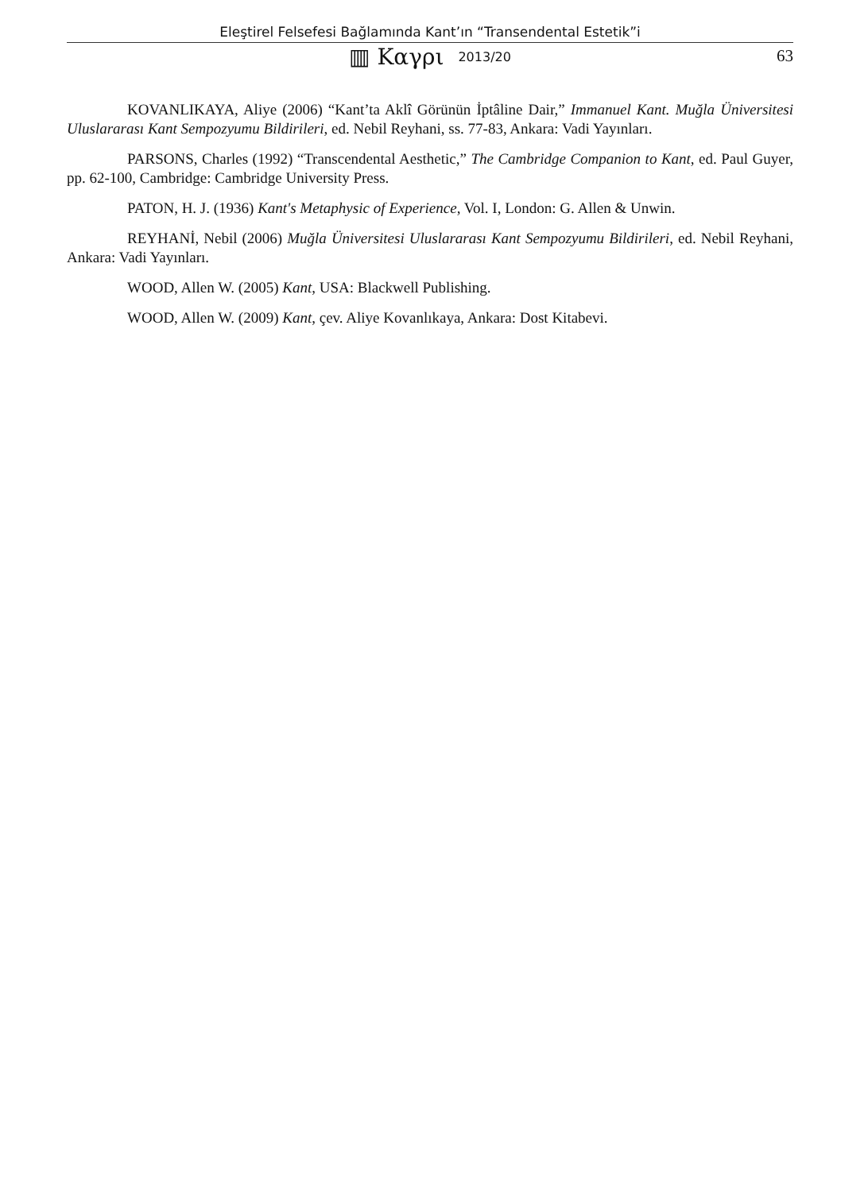Eleştirel Felsefesi Bağlamında Kant’ın “Transendental Estetik”i
▥ Καγρι 2013/20 63
KOVANLIKAYA, Aliye (2006) “Kant’ta Aklî Görünün İptâline Dair,” Immanuel Kant. Muğla Üniversitesi Uluslararası Kant Sempozyumu Bildirileri, ed. Nebil Reyhani, ss. 77-83, Ankara: Vadi Yayınları.
PARSONS, Charles (1992) “Transcendental Aesthetic,” The Cambridge Companion to Kant, ed. Paul Guyer, pp. 62-100, Cambridge: Cambridge University Press.
PATON, H. J. (1936) Kant's Metaphysic of Experience, Vol. I, London: G. Allen & Unwin.
REYHANİ, Nebil (2006) Muğla Üniversitesi Uluslararası Kant Sempozyumu Bildirileri, ed. Nebil Reyhani, Ankara: Vadi Yayınları.
WOOD, Allen W. (2005) Kant, USA: Blackwell Publishing.
WOOD, Allen W. (2009) Kant, çev. Aliye Kovanlıkaya, Ankara: Dost Kitabevi.